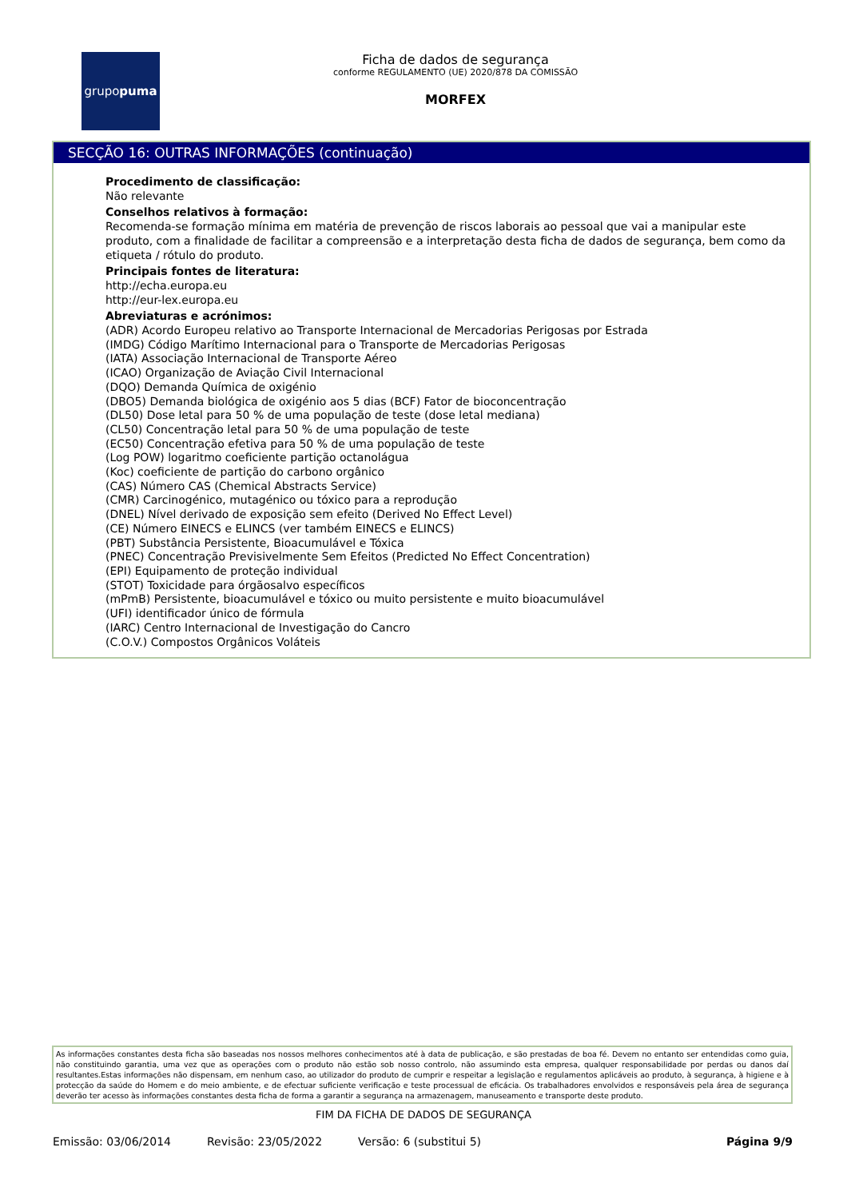grupo puma
Ficha de dados de segurança
conforme REGULAMENTO (UE) 2020/878 DA COMISSÃO
MORFEX
SECÇÃO 16: OUTRAS INFORMAÇÕES (continuação)
Procedimento de classificação:
Não relevante
Conselhos relativos à formação:
Recomenda-se formação mínima em matéria de prevenção de riscos laborais ao pessoal que vai a manipular este produto, com a finalidade de facilitar a compreensão e a interpretação desta ficha de dados de segurança, bem como da etiqueta / rótulo do produto.
Principais fontes de literatura:
http://echa.europa.eu
http://eur-lex.europa.eu
Abreviaturas e acrónimos:
(ADR) Acordo Europeu relativo ao Transporte Internacional de Mercadorias Perigosas por Estrada
(IMDG) Código Marítimo Internacional para o Transporte de Mercadorias Perigosas
(IATA) Associação Internacional de Transporte Aéreo
(ICAO) Organização de Aviação Civil Internacional
(DQO) Demanda Química de oxigénio
(DBO5) Demanda biológica de oxigénio aos 5 dias (BCF) Fator de bioconcentração
(DL50) Dose letal para 50 % de uma população de teste (dose letal mediana)
(CL50) Concentração letal para 50 % de uma população de teste
(EC50) Concentração efetiva para 50 % de uma população de teste
(Log POW) logaritmo coeficiente partição octanolágua
(Koc) coeficiente de partição do carbono orgânico
(CAS) Número CAS (Chemical Abstracts Service)
(CMR) Carcinogénico, mutagénico ou tóxico para a reprodução
(DNEL) Nível derivado de exposição sem efeito (Derived No Effect Level)
(CE) Número EINECS e ELINCS (ver também EINECS e ELINCS)
(PBT) Substância Persistente, Bioacumulável e Tóxica
(PNEC) Concentração Previsivelmente Sem Efeitos (Predicted No Effect Concentration)
(EPI) Equipamento de proteção individual
(STOT) Toxicidade para órgãosalvo específicos
(mPmB) Persistente, bioacumulável e tóxico ou muito persistente e muito bioacumulável
(UFI) identificador único de fórmula
(IARC) Centro Internacional de Investigação do Cancro
(C.O.V.) Compostos Orgânicos Voláteis
As informações constantes desta ficha são baseadas nos nossos melhores conhecimentos até à data de publicação, e são prestadas de boa fé. Devem no entanto ser entendidas como guia, não constituindo garantia, uma vez que as operações com o produto não estão sob nosso controlo, não assumindo esta empresa, qualquer responsabilidade por perdas ou danos daí resultantes.Estas informações não dispensam, em nenhum caso, ao utilizador do produto de cumprir e respeitar a legislação e regulamentos aplicáveis ao produto, à segurança, à higiene e à protecção da saúde do Homem e do meio ambiente, e de efectuar suficiente verificação e teste processual de eficácia. Os trabalhadores envolvidos e responsáveis pela área de segurança deverão ter acesso às informações constantes desta ficha de forma a garantir a segurança na armazenagem, manuseamento e transporte deste produto.
FIM DA FICHA DE DADOS DE SEGURANÇA
Emissão: 03/06/2014 Revisão: 23/05/2022 Versão: 6 (substitui 5) Página 9/9